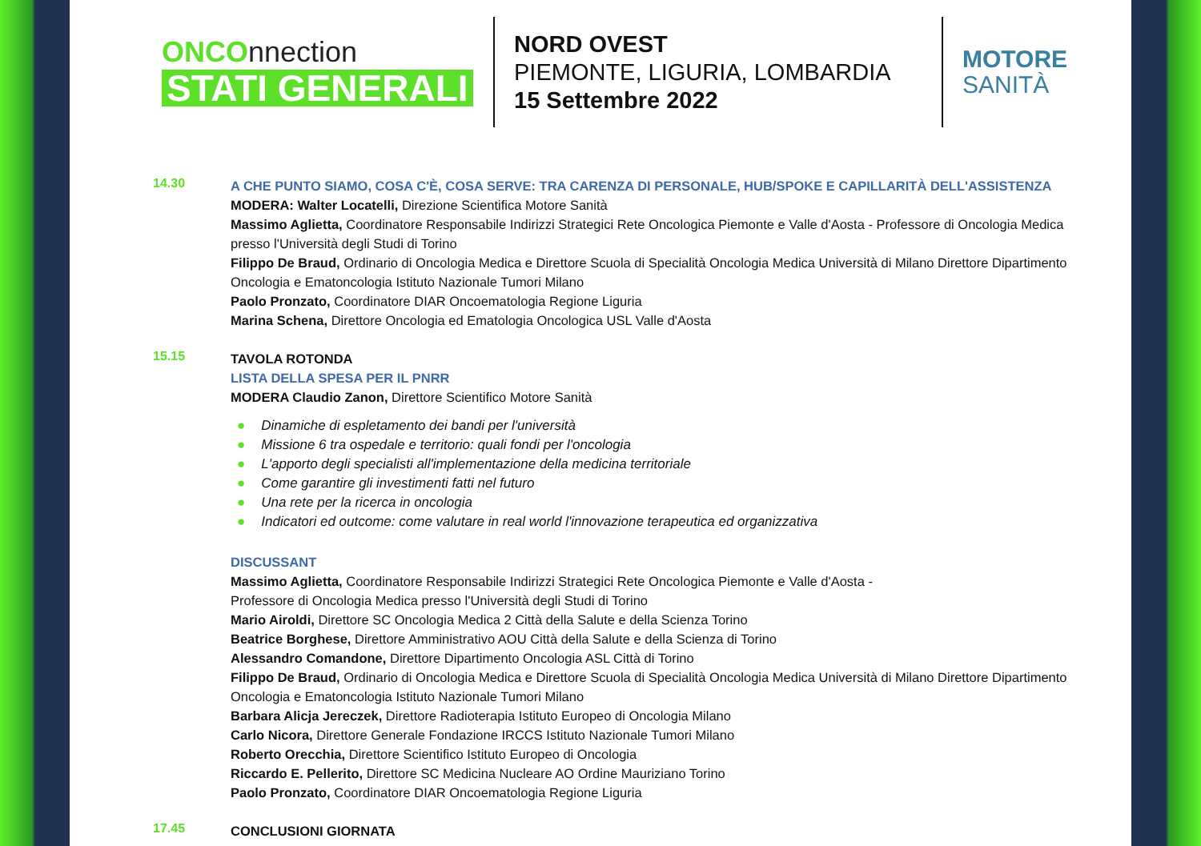ONCOnnection
STATI GENERALI
NORD OVEST
PIEMONTE, LIGURIA, LOMBARDIA
15 Settembre 2022
MOTORE
SANITÀ
14.30
A CHE PUNTO SIAMO, COSA C'È, COSA SERVE: TRA CARENZA DI PERSONALE, HUB/SPOKE E CAPILLARITÀ DELL'ASSISTENZA
MODERA: Walter Locatelli, Direzione Scientifica Motore Sanità
Massimo Aglietta, Coordinatore Responsabile Indirizzi Strategici Rete Oncologica Piemonte e Valle d'Aosta - Professore di Oncologia Medica presso l'Università degli Studi di Torino
Filippo De Braud, Ordinario di Oncologia Medica e Direttore Scuola di Specialità Oncologia Medica Università di Milano Direttore Dipartimento Oncologia e Ematoncologia Istituto Nazionale Tumori Milano
Paolo Pronzato, Coordinatore DIAR Oncoematologia Regione Liguria
Marina Schena, Direttore Oncologia ed Ematologia Oncologica USL Valle d'Aosta
15.15
TAVOLA ROTONDA
LISTA DELLA SPESA PER IL PNRR
MODERA Claudio Zanon, Direttore Scientifico Motore Sanità
● Dinamiche di espletamento dei bandi per l'università
● Missione 6 tra ospedale e territorio: quali fondi per l'oncologia
● L'apporto degli specialisti all'implementazione della medicina territoriale
● Come garantire gli investimenti fatti nel futuro
● Una rete per la ricerca in oncologia
● Indicatori ed outcome: come valutare in real world l'innovazione terapeutica ed organizzativa
DISCUSSANT
Massimo Aglietta, Coordinatore Responsabile Indirizzi Strategici Rete Oncologica Piemonte e Valle d'Aosta -
Professore di Oncologia Medica presso l'Università degli Studi di Torino
Mario Airoldi, Direttore SC Oncologia Medica 2 Città della Salute e della Scienza Torino
Beatrice Borghese, Direttore Amministrativo AOU Città della Salute e della Scienza di Torino
Alessandro Comandone, Direttore Dipartimento Oncologia ASL Città di Torino
Filippo De Braud, Ordinario di Oncologia Medica e Direttore Scuola di Specialità Oncologia Medica Università di Milano Direttore Dipartimento Oncologia e Ematoncologia Istituto Nazionale Tumori Milano
Barbara Alicja Jereczek, Direttore Radioterapia Istituto Europeo di Oncologia Milano
Carlo Nicora, Direttore Generale Fondazione IRCCS Istituto Nazionale Tumori Milano
Roberto Orecchia, Direttore Scientifico Istituto Europeo di Oncologia
Riccardo E. Pellerito, Direttore SC Medicina Nucleare AO Ordine Mauriziano Torino
Paolo Pronzato, Coordinatore DIAR Oncoematologia Regione Liguria
17.45
CONCLUSIONI GIORNATA